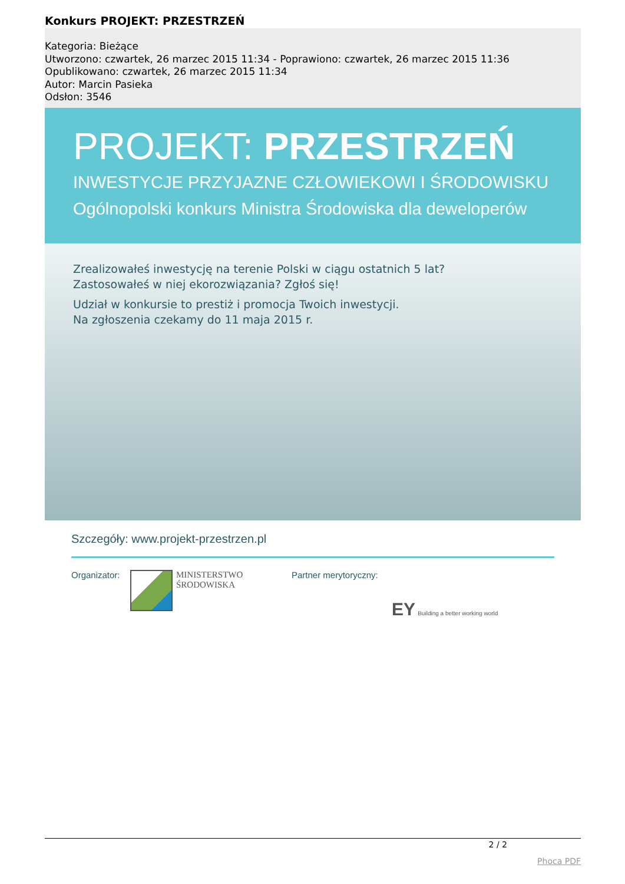Konkurs PROJEKT: PRZESTRZEŃ
Kategoria: Bieżące
Utworzono: czwartek, 26 marzec 2015 11:34 - Poprawiono: czwartek, 26 marzec 2015 11:36
Opublikowano: czwartek, 26 marzec 2015 11:34
Autor: Marcin Pasieka
Odsłon: 3546
PROJEKT: PRZESTRZEŃ
INWESTYCJE PRZYJAZNE CZŁOWIEKOWI I ŚRODOWISKU
Ogólnopolski konkurs Ministra Środowiska dla deweloperów
Zrealizowałeś inwestycję na terenie Polski w ciągu ostatnich 5 lat?
Zastosowałeś w niej ekorozwiązania? Zgłoś się!
Udział w konkursie to prestiż i promocja Twoich inwestycji.
Na zgłoszenia czekamy do 11 maja 2015 r.
Szczegóły: www.projekt-przestrzen.pl
Organizator:
MINISTERSTWO
ŚRODOWISKA
Partner merytoryczny:
EY Building a better working world
2 / 2
Phoca PDF